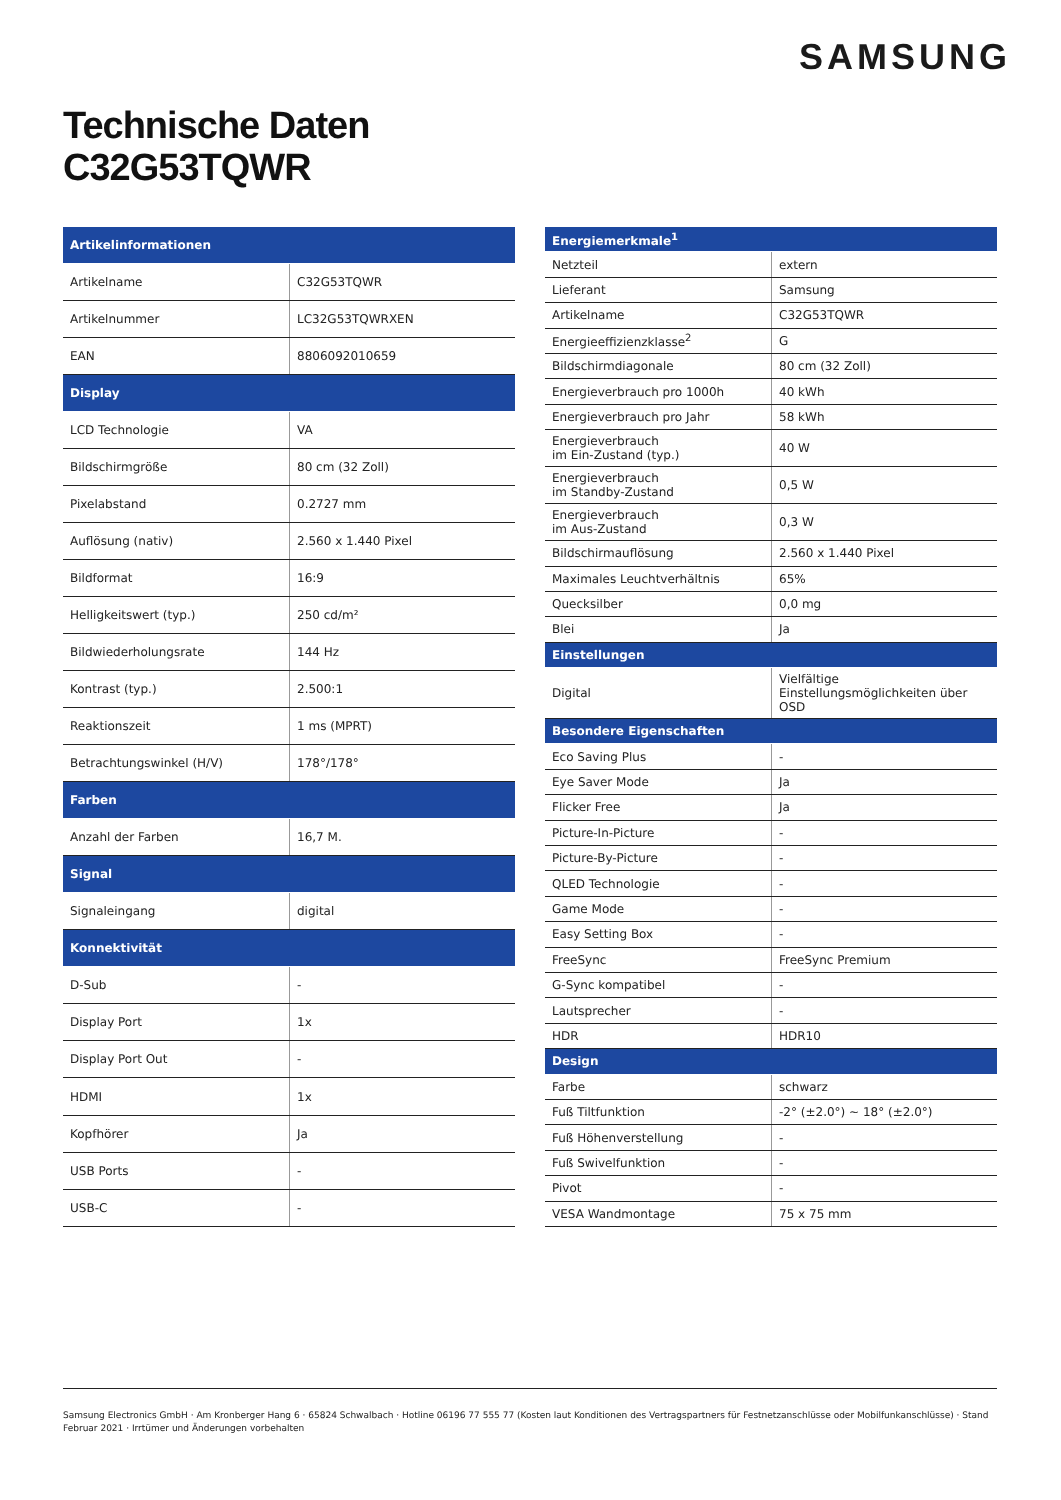SAMSUNG
Technische Daten
C32G53TQWR
| Artikelinformationen | |
| --- | --- |
| Artikelname | C32G53TQWR |
| Artikelnummer | LC32G53TQWRXEN |
| EAN | 8806092010659 |
| Display | |
| LCD Technologie | VA |
| Bildschirmgröße | 80 cm (32 Zoll) |
| Pixelabstand | 0.2727 mm |
| Auflösung (nativ) | 2.560 x 1.440 Pixel |
| Bildformat | 16:9 |
| Helligkeitswert (typ.) | 250 cd/m² |
| Bildwiederholungsrate | 144 Hz |
| Kontrast (typ.) | 2.500:1 |
| Reaktionszeit | 1 ms (MPRT) |
| Betrachtungswinkel (H/V) | 178°/178° |
| Farben | |
| Anzahl der Farben | 16,7 M. |
| Signal | |
| Signaleingang | digital |
| Konnektivität | |
| D-Sub | - |
| Display Port | 1x |
| Display Port Out | - |
| HDMI | 1x |
| Kopfhörer | Ja |
| USB Ports | - |
| USB-C | - |
| Energiemerkmale<sup>1</sup> | |
| --- | --- |
| Netzteil | extern |
| Lieferant | Samsung |
| Artikelname | C32G53TQWR |
| Energieeffizienzklasse<sup>2</sup> | G |
| Bildschirmdiagonale | 80 cm (32 Zoll) |
| Energieverbrauch pro 1000h | 40 kWh |
| Energieverbrauch pro Jahr | 58 kWh |
| Energieverbrauch im Ein-Zustand (typ.) | 40 W |
| Energieverbrauch im Standby-Zustand | 0,5 W |
| Energieverbrauch im Aus-Zustand | 0,3 W |
| Bildschirmauflösung | 2.560 x 1.440 Pixel |
| Maximales Leuchtverhältnis | 65% |
| Quecksilber | 0,0 mg |
| Blei | Ja |
| Einstellungen | |
| Digital | Vielfältige Einstellungsmöglichkeiten über OSD |
| Besondere Eigenschaften | |
| Eco Saving Plus | - |
| Eye Saver Mode | Ja |
| Flicker Free | Ja |
| Picture-In-Picture | - |
| Picture-By-Picture | - |
| QLED Technologie | - |
| Game Mode | - |
| Easy Setting Box | - |
| FreeSync | FreeSync Premium |
| G-Sync kompatibel | - |
| Lautsprecher | - |
| HDR | HDR10 |
| Design | |
| Farbe | schwarz |
| Fuß Tiltfunktion | -2° (±2.0°) ~ 18° (±2.0°) |
| Fuß Höhenverstellung | - |
| Fuß Swivelfunktion | - |
| Pivot | - |
| VESA Wandmontage | 75 x 75 mm |
Samsung Electronics GmbH · Am Kronberger Hang 6 · 65824 Schwalbach · Hotline 06196 77 555 77 (Kosten laut Konditionen des Vertragspartners für Festnetzanschlüsse oder Mobilfunkanschlüsse) · Stand Februar 2021 · Irrtümer und Änderungen vorbehalten